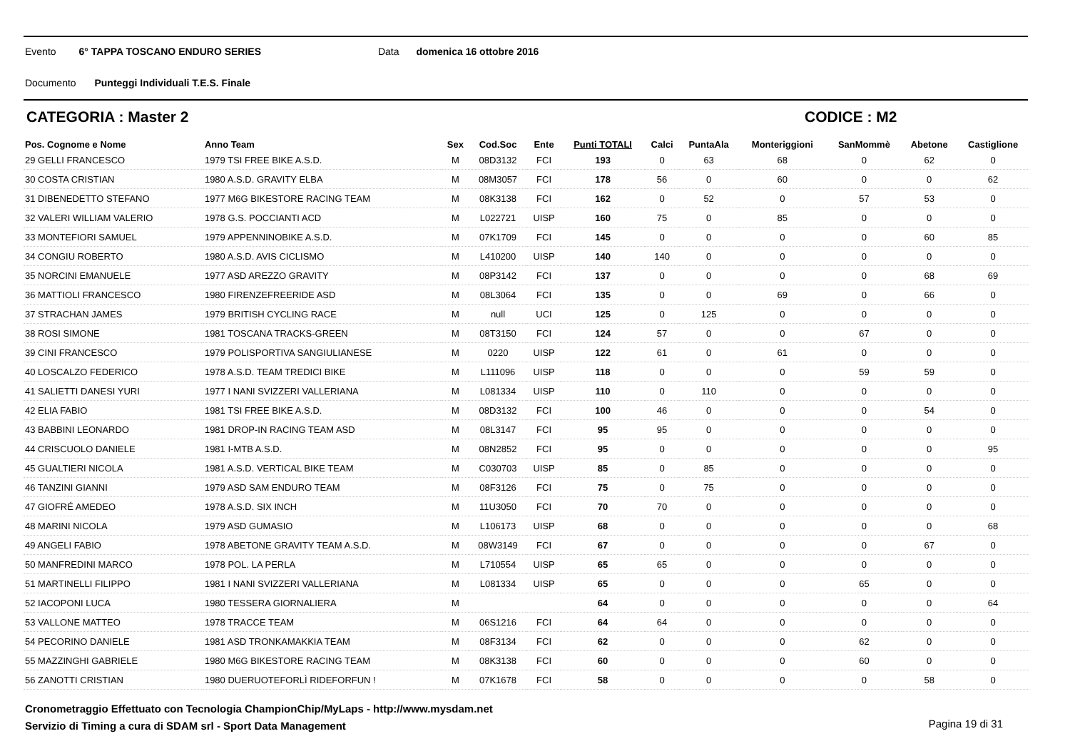Evento 6° TAPPA TOSCANO ENDURO SERIES Data domenica 16 ottobre 2016
Documento Punteggi Individuali T.E.S. Finale
CATEGORIA : Master 2 CODICE : M2
| Pos. Cognome e Nome | Anno Team | Sex | Cod.Soc | Ente | Punti TOTALI | Calci | PuntaAla | Monteriggioni | SanMommè | Abetone | Castiglione |
| --- | --- | --- | --- | --- | --- | --- | --- | --- | --- | --- | --- |
| 29 GELLI FRANCESCO | 1979 TSI FREE BIKE A.S.D. | M | 08D3132 | FCI | 193 | 0 | 63 | 68 | 0 | 62 | 0 |
| 30 COSTA CRISTIAN | 1980 A.S.D. GRAVITY ELBA | M | 08M3057 | FCI | 178 | 56 | 0 | 60 | 0 | 0 | 62 |
| 31 DIBENEDETTO STEFANO | 1977 M6G BIKESTORE RACING TEAM | M | 08K3138 | FCI | 162 | 0 | 52 | 0 | 57 | 53 | 0 |
| 32 VALERI WILLIAM VALERIO | 1978 G.S. POCCIANTI ACD | M | L022721 | UISP | 160 | 75 | 0 | 85 | 0 | 0 | 0 |
| 33 MONTEFIORI SAMUEL | 1979 APPENNINOBIKE A.S.D. | M | 07K1709 | FCI | 145 | 0 | 0 | 0 | 0 | 60 | 85 |
| 34 CONGIU ROBERTO | 1980 A.S.D. AVIS CICLISMO | M | L410200 | UISP | 140 | 140 | 0 | 0 | 0 | 0 | 0 |
| 35 NORCINI EMANUELE | 1977 ASD AREZZO GRAVITY | M | 08P3142 | FCI | 137 | 0 | 0 | 0 | 0 | 68 | 69 |
| 36 MATTIOLI FRANCESCO | 1980 FIRENZEFREERIDE ASD | M | 08L3064 | FCI | 135 | 0 | 0 | 69 | 0 | 66 | 0 |
| 37 STRACHAN JAMES | 1979 BRITISH CYCLING RACE | M | null | UCI | 125 | 0 | 125 | 0 | 0 | 0 | 0 |
| 38 ROSI SIMONE | 1981 TOSCANA TRACKS-GREEN | M | 08T3150 | FCI | 124 | 57 | 0 | 0 | 67 | 0 | 0 |
| 39 CINI FRANCESCO | 1979 POLISPORTIVA SANGIULIANESE | M | 0220 | UISP | 122 | 61 | 0 | 61 | 0 | 0 | 0 |
| 40 LOSCALZO FEDERICO | 1978 A.S.D. TEAM TREDICI BIKE | M | L111096 | UISP | 118 | 0 | 0 | 0 | 59 | 59 | 0 |
| 41 SALIETTI DANESI YURI | 1977 I NANI SVIZZERI VALLERIANA | M | L081334 | UISP | 110 | 0 | 110 | 0 | 0 | 0 | 0 |
| 42 ELIA FABIO | 1981 TSI FREE BIKE A.S.D. | M | 08D3132 | FCI | 100 | 46 | 0 | 0 | 0 | 54 | 0 |
| 43 BABBINI LEONARDO | 1981 DROP-IN RACING TEAM ASD | M | 08L3147 | FCI | 95 | 95 | 0 | 0 | 0 | 0 | 0 |
| 44 CRISCUOLO DANIELE | 1981 I-MTB A.S.D. | M | 08N2852 | FCI | 95 | 0 | 0 | 0 | 0 | 0 | 95 |
| 45 GUALTIERI NICOLA | 1981 A.S.D. VERTICAL BIKE TEAM | M | C030703 | UISP | 85 | 0 | 85 | 0 | 0 | 0 | 0 |
| 46 TANZINI GIANNI | 1979 ASD SAM ENDURO TEAM | M | 08F3126 | FCI | 75 | 0 | 75 | 0 | 0 | 0 | 0 |
| 47 GIOFRÉ AMEDEO | 1978 A.S.D. SIX INCH | M | 11U3050 | FCI | 70 | 70 | 0 | 0 | 0 | 0 | 0 |
| 48 MARINI NICOLA | 1979 ASD GUMASIO | M | L106173 | UISP | 68 | 0 | 0 | 0 | 0 | 0 | 68 |
| 49 ANGELI FABIO | 1978 ABETONE GRAVITY TEAM A.S.D. | M | 08W3149 | FCI | 67 | 0 | 0 | 0 | 0 | 67 | 0 |
| 50 MANFREDINI MARCO | 1978 POL. LA PERLA | M | L710554 | UISP | 65 | 65 | 0 | 0 | 0 | 0 | 0 |
| 51 MARTINELLI FILIPPO | 1981 I NANI SVIZZERI VALLERIANA | M | L081334 | UISP | 65 | 0 | 0 | 0 | 65 | 0 | 0 |
| 52 IACOPONI LUCA | 1980 TESSERA GIORNALIERA | M | | | 64 | 0 | 0 | 0 | 0 | 0 | 64 |
| 53 VALLONE MATTEO | 1978 TRACCE TEAM | M | 06S1216 | FCI | 64 | 64 | 0 | 0 | 0 | 0 | 0 |
| 54 PECORINO DANIELE | 1981 ASD TRONKAMAKKIA TEAM | M | 08F3134 | FCI | 62 | 0 | 0 | 0 | 62 | 0 | 0 |
| 55 MAZZINGHI GABRIELE | 1980 M6G BIKESTORE RACING TEAM | M | 08K3138 | FCI | 60 | 0 | 0 | 0 | 60 | 0 | 0 |
| 56 ZANOTTI CRISTIAN | 1980 DUERUOTEFORLÌ RIDEFORFUN ! | M | 07K1678 | FCI | 58 | 0 | 0 | 0 | 0 | 58 | 0 |
Cronometraggio Effettuato con Tecnologia ChampionChip/MyLaps - http://www.mysdam.net
Servizio di Timing a cura di SDAM srl - Sport Data Management
Pagina 19 di 31